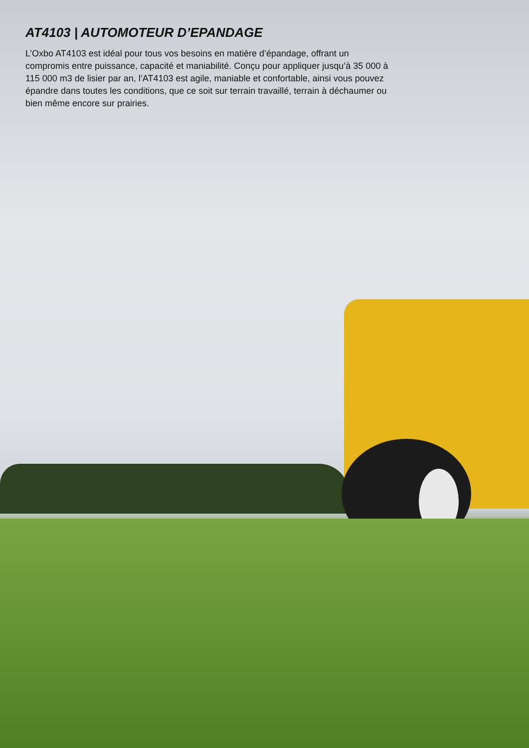AT4103 | AUTOMOTEUR D’EPANDAGE
L’Oxbo AT4103 est idéal pour tous vos besoins en matière d’épandage, offrant un compromis entre puissance, capacité et maniabilité. Conçu pour appliquer jusqu’à 35 000 à 115 000 m3 de lisier par an, l’AT4103 est agile, maniable et confortable, ainsi vous pouvez épandre dans toutes les conditions, que ce soit sur terrain travaillé, terrain à déchaumer ou bien même encore sur prairies.